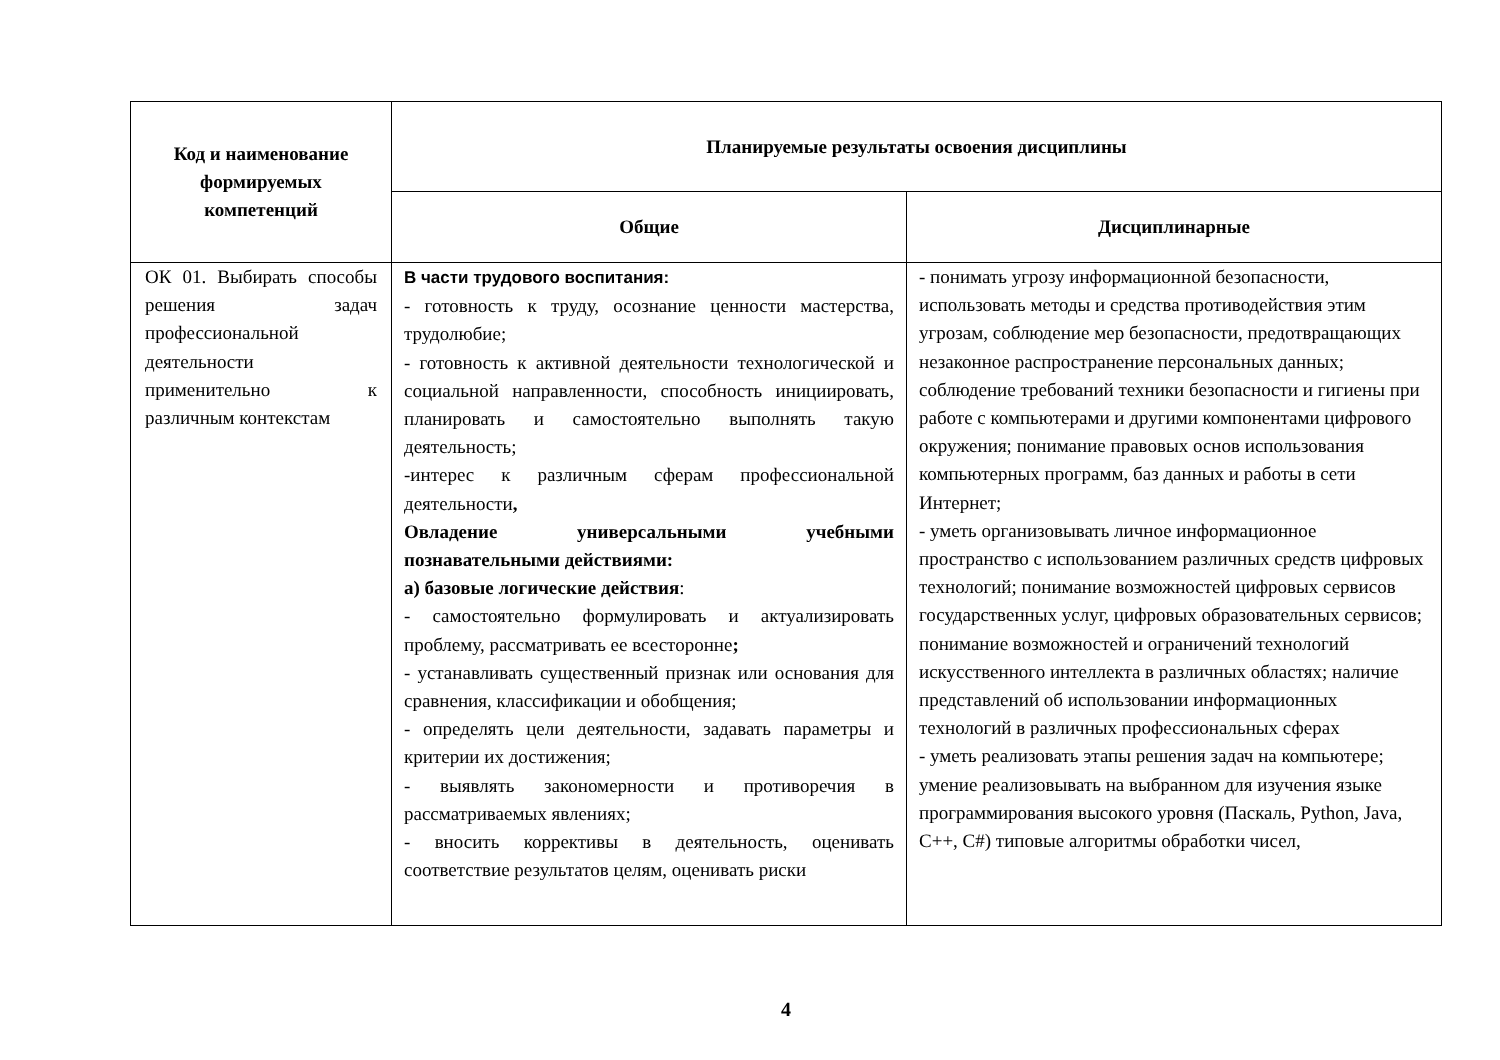| Код и наименование формируемых компетенций | Планируемые результаты освоения дисциплины | |
| --- | --- | --- |
| | Общие | Дисциплинарные |
| ОК 01. Выбирать способы решения задач профессиональной деятельности применительно к различным контекстам | В части трудового воспитания: - готовность к труду, осознание ценности мастерства, трудолюбие; - готовность к активной деятельности технологической и социальной направленности, способность инициировать, планировать и самостоятельно выполнять такую деятельность; -интерес к различным сферам профессиональной деятельности , Овладение универсальными учебными познавательными действиями: а) базовые логические действия : - самостоятельно формулировать и актуализировать проблему, рассматривать ее всесторонне ; - устанавливать существенный признак или основания для сравнения, классификации и обобщения; - определять цели деятельности, задавать параметры и критерии их достижения; - выявлять закономерности и противоречия в рассматриваемых явлениях; - вносить коррективы в деятельность, оценивать соответствие результатов целям, оценивать риски | - понимать угрозу информационной безопасности, использовать методы и средства противодействия этим угрозам, соблюдение мер безопасности, предотвращающих незаконное распространение персональных данных; соблюдение требований техники безопасности и гигиены при работе с компьютерами и другими компонентами цифрового окружения; понимание правовых основ использования компьютерных программ, баз данных и работы в сети Интернет; - уметь организовывать личное информационное пространство с использованием различных средств цифровых технологий; понимание возможностей цифровых сервисов государственных услуг, цифровых образовательных сервисов; понимание возможностей и ограничений технологий искусственного интеллекта в различных областях; наличие представлений об использовании информационных технологий в различных профессиональных сферах - уметь реализовать этапы решения задач на компьютере; умение реализовывать на выбранном для изучения языке программирования высокого уровня (Паскаль, Python, Java, C++, C#) типовые алгоритмы обработки чисел, |
4